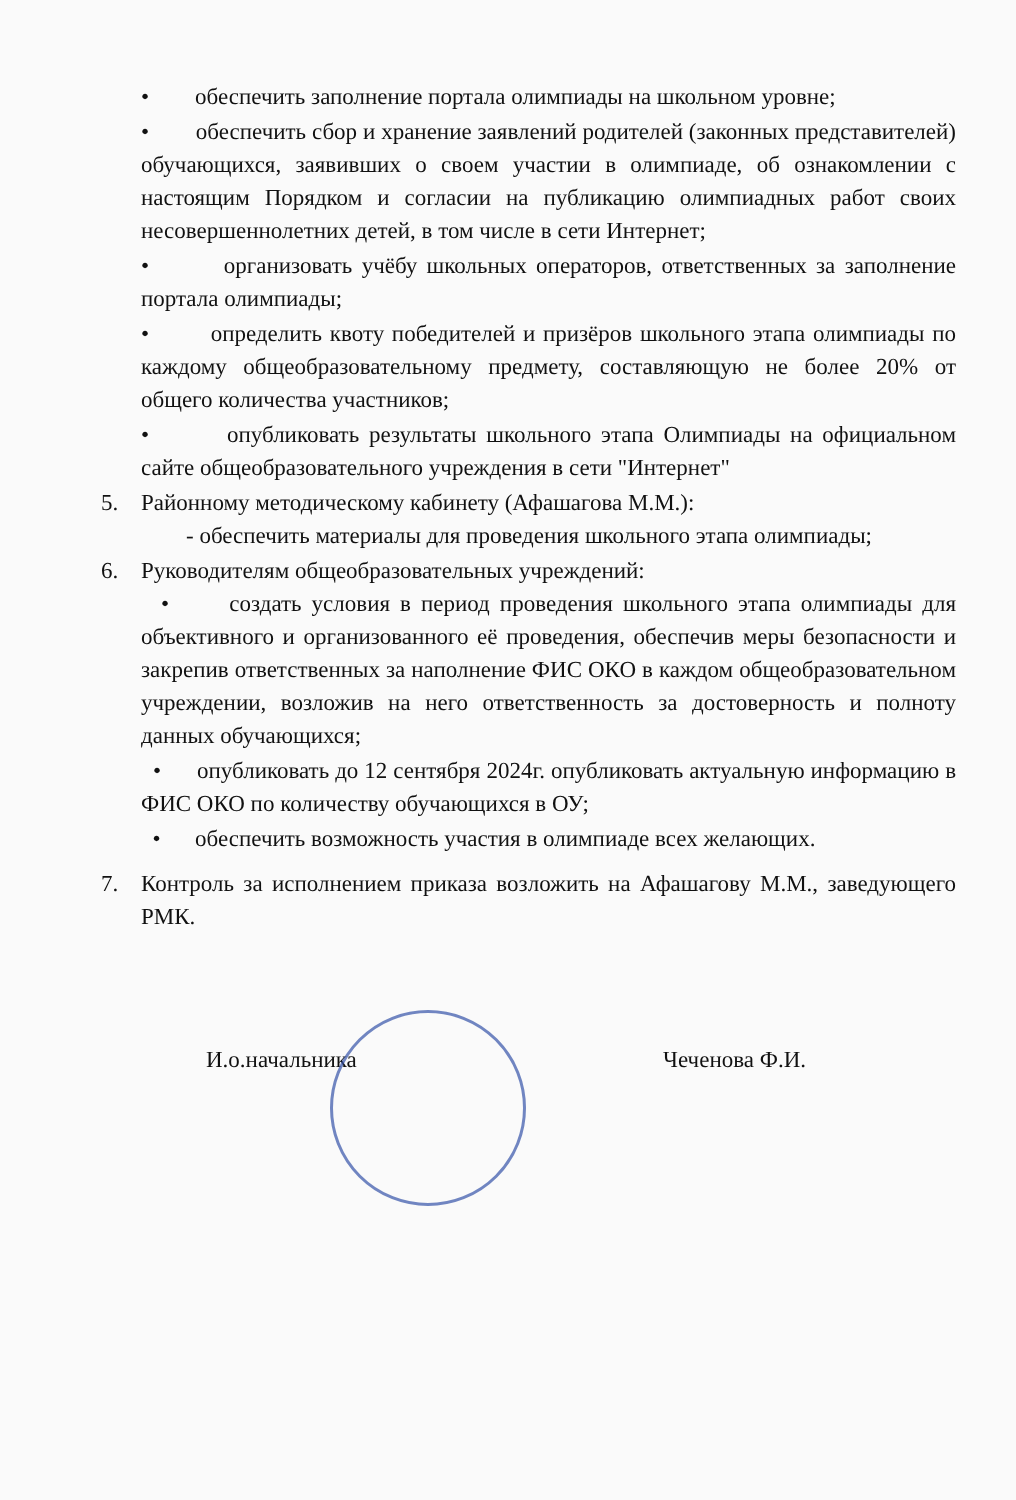• обеспечить заполнение портала олимпиады на школьном уровне;
• обеспечить сбор и хранение заявлений родителей (законных представителей) обучающихся, заявивших о своем участии в олимпиаде, об ознакомлении с настоящим Порядком и согласии на публикацию олимпиадных работ своих несовершеннолетних детей, в том числе в сети Интернет;
• организовать учёбу школьных операторов, ответственных за заполнение портала олимпиады;
• определить квоту победителей и призёров школьного этапа олимпиады по каждому общеобразовательному предмету, составляющую не более 20% от общего количества участников;
• опубликовать результаты школьного этапа Олимпиады на официальном сайте общеобразовательного учреждения в сети "Интернет"
5. Районному методическому кабинету (Афашагова М.М.):
- обеспечить материалы для проведения школьного этапа олимпиады;
6. Руководителям общеобразовательных учреждений:
• создать условия в период проведения школьного этапа олимпиады для объективного и организованного её проведения, обеспечив меры безопасности и закрепив ответственных за наполнение ФИС ОКО в каждом общеобразовательном учреждении, возложив на него ответственность за достоверность и полноту данных обучающихся;
• опубликовать до 12 сентября 2024г. опубликовать актуальную информацию в ФИС ОКО по количеству обучающихся в ОУ;
• обеспечить возможность участия в олимпиаде всех желающих.
7. Контроль за исполнением приказа возложить на Афашагову М.М., заведующего РМК.
И.о.начальника Чеченова Ф.И.